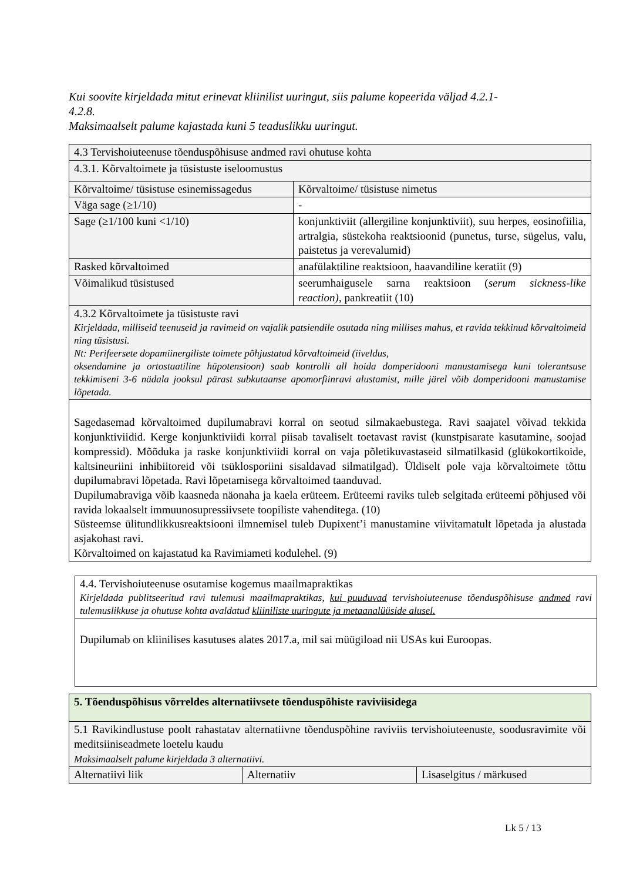Kui soovite kirjeldada mitut erinevat kliinilist uuringut, siis palume kopeerida väljad 4.2.1-
4.2.8.
Maksimaalselt palume kajastada kuni 5 teaduslikku uuringut.
| 4.3 Tervishoiuteenuse tõenduspõhisuse andmed ravi ohutuse kohta | |
| 4.3.1. Kõrvaltoimete ja tüsistuste iseloomustus | |
| Kõrvaltoime/ tüsistuse esinemissagedus | Kõrvaltoime/ tüsistuse nimetus |
| Väga sage (≥1/10) | - |
| Sage (≥1/100 kuni <1/10) | konjunktiviit (allergiline konjunktiviit), suu herpes, eosinofiilia, artralgia, süstekoha reaktsioonid (punetus, turse, sügelus, valu, paistetus ja verevalumid) |
| Rasked kõrvaltoimed | anafülaktiline reaktsioon, haavandiline keratiit (9) |
| Võimalikud tüsistused | seerumhaigusele sarna reaktsioon ( serum sickness-like reaction) , pankreatiit (10) |
| 4.3.2 Kõrvaltoimete ja tüsistuste ravi Kirjeldada, milliseid teenuseid ja ravimeid on vajalik patsiendile osutada ning millises mahus, et ravida tekkinud kõrvaltoimeid ning tüsistusi. Nt: Perifeersete dopamiinergiliste toimete põhjustatud kõrvaltoimeid (iiveldus, oksendamine ja ortostaatiline hüpotensioon) saab kontrolli all hoida domperidooni manustamisega kuni tolerantsuse tekkimiseni 3-6 nädala jooksul pärast subkutaanse apomorfiinravi alustamist, mille järel võib domperidooni manustamise lõpetada. | |
| Sagedasemad kõrvaltoimed dupilumabravi korral on seotud silmakaebustega. Ravi saajatel võivad tekkida konjunktiviidid. Kerge konjunktiviidi korral piisab tavaliselt toetavast ravist (kunstpisarate kasutamine, soojad kompressid). Mõõduka ja raske konjunktiviidi korral on vaja põletikuvastaseid silmatilkasid (glükokortikoide, kaltsineuriini inhibiitoreid või tsüklosporiini sisaldavad silmatilgad). Üldiselt pole vaja kõrvaltoimete tõttu dupilumabravi lõpetada. Ravi lõpetamisega kõrvaltoimed taanduvad. Dupilumabraviga võib kaasneda näonaha ja kaela erüteem. Erüteemi raviks tuleb selgitada erüteemi põhjused või ravida lokaalselt immuunosupressiivsete toopiliste vahenditega. (10) Süsteemse ülitundlikkusreaktsiooni ilmnemisel tuleb Dupixent’i manustamine viivitamatult lõpetada ja alustada asjakohast ravi. Kõrvaltoimed on kajastatud ka Ravimiameti kodulehel. (9) | |
| 4.4. Tervishoiuteenuse osutamise kogemus maailmapraktikas Kirjeldada publitseeritud ravi tulemusi maailmapraktikas, kui puuduvad tervishoiuteenuse tõenduspõhisuse andmed ravi tulemuslikkuse ja ohutuse kohta avaldatud kliiniliste uuringute ja metaanalüüside alusel. |
| Dupilumab on kliinilises kasutuses alates 2017.a, mil sai müügiload nii USAs kui Euroopas. |
| 5. Tõenduspõhisus võrreldes alternatiivsete tõenduspõhiste raviviisidega | | |
| 5.1 Ravikindlustuse poolt rahastatav alternatiivne tõenduspõhine raviviis tervishoiuteenuste, soodusravimite või meditsiiniseadmete loetelu kaudu Maksimaalselt palume kirjeldada 3 alternatiivi. | | |
| Alternatiivi liik | Alternatiiv | Lisaselgitus / märkused |
Lk 5 / 13